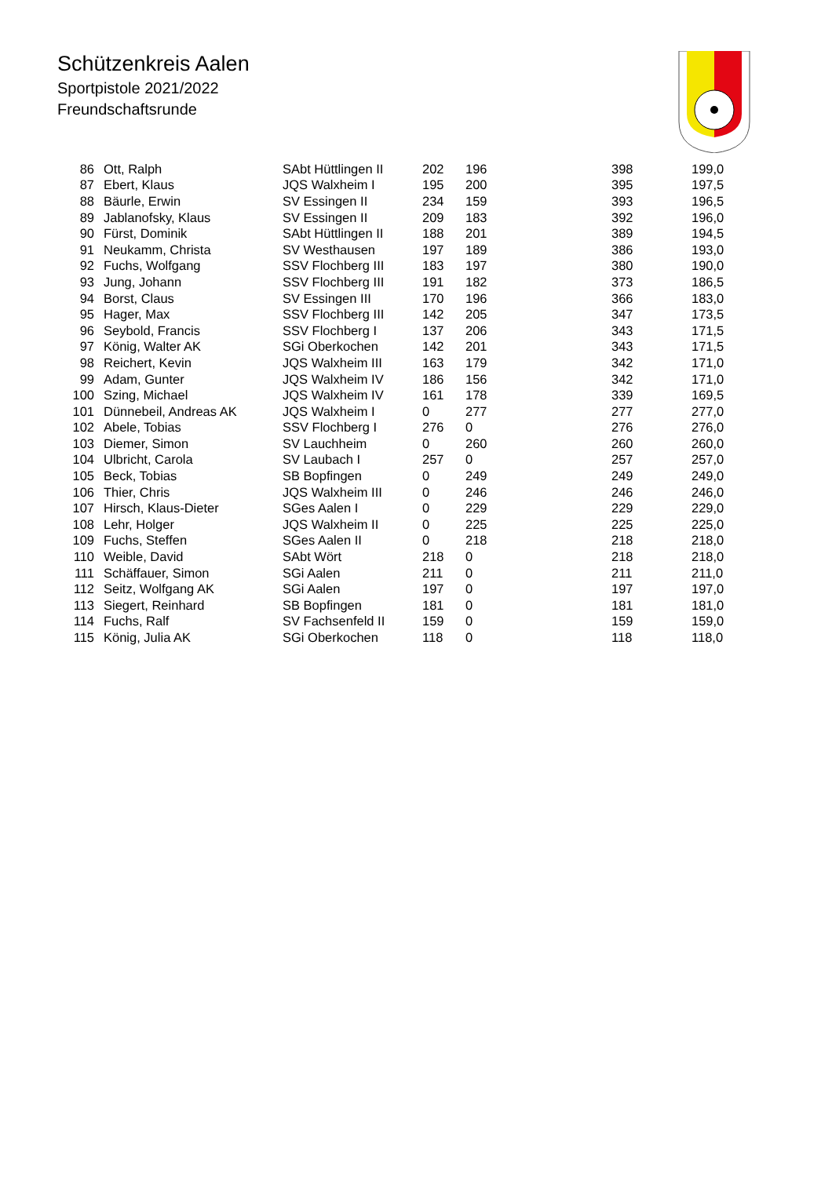Schützenkreis Aalen
Sportpistole 2021/2022
Freundschaftsrunde
| 86 | Ott, Ralph | SAbt Hüttlingen II | 202 | 196 | 398 | 199,0 |
| 87 | Ebert, Klaus | JQS Walxheim I | 195 | 200 | 395 | 197,5 |
| 88 | Bäurle, Erwin | SV Essingen II | 234 | 159 | 393 | 196,5 |
| 89 | Jablanofsky, Klaus | SV Essingen II | 209 | 183 | 392 | 196,0 |
| 90 | Fürst, Dominik | SAbt Hüttlingen II | 188 | 201 | 389 | 194,5 |
| 91 | Neukamm, Christa | SV Westhausen | 197 | 189 | 386 | 193,0 |
| 92 | Fuchs, Wolfgang | SSV Flochberg III | 183 | 197 | 380 | 190,0 |
| 93 | Jung, Johann | SSV Flochberg III | 191 | 182 | 373 | 186,5 |
| 94 | Borst, Claus | SV Essingen III | 170 | 196 | 366 | 183,0 |
| 95 | Hager, Max | SSV Flochberg III | 142 | 205 | 347 | 173,5 |
| 96 | Seybold, Francis | SSV Flochberg I | 137 | 206 | 343 | 171,5 |
| 97 | König, Walter AK | SGi Oberkochen | 142 | 201 | 343 | 171,5 |
| 98 | Reichert, Kevin | JQS Walxheim III | 163 | 179 | 342 | 171,0 |
| 99 | Adam, Gunter | JQS Walxheim IV | 186 | 156 | 342 | 171,0 |
| 100 | Szing, Michael | JQS Walxheim IV | 161 | 178 | 339 | 169,5 |
| 101 | Dünnebeil, Andreas AK | JQS Walxheim I | 0 | 277 | 277 | 277,0 |
| 102 | Abele, Tobias | SSV Flochberg I | 276 | 0 | 276 | 276,0 |
| 103 | Diemer, Simon | SV Lauchheim | 0 | 260 | 260 | 260,0 |
| 104 | Ulbricht, Carola | SV Laubach I | 257 | 0 | 257 | 257,0 |
| 105 | Beck, Tobias | SB Bopfingen | 0 | 249 | 249 | 249,0 |
| 106 | Thier, Chris | JQS Walxheim III | 0 | 246 | 246 | 246,0 |
| 107 | Hirsch, Klaus-Dieter | SGes Aalen I | 0 | 229 | 229 | 229,0 |
| 108 | Lehr, Holger | JQS Walxheim II | 0 | 225 | 225 | 225,0 |
| 109 | Fuchs, Steffen | SGes Aalen II | 0 | 218 | 218 | 218,0 |
| 110 | Weible, David | SAbt Wört | 218 | 0 | 218 | 218,0 |
| 111 | Schäffauer, Simon | SGi Aalen | 211 | 0 | 211 | 211,0 |
| 112 | Seitz, Wolfgang AK | SGi Aalen | 197 | 0 | 197 | 197,0 |
| 113 | Siegert, Reinhard | SB Bopfingen | 181 | 0 | 181 | 181,0 |
| 114 | Fuchs, Ralf | SV Fachsenfeld II | 159 | 0 | 159 | 159,0 |
| 115 | König, Julia AK | SGi Oberkochen | 118 | 0 | 118 | 118,0 |